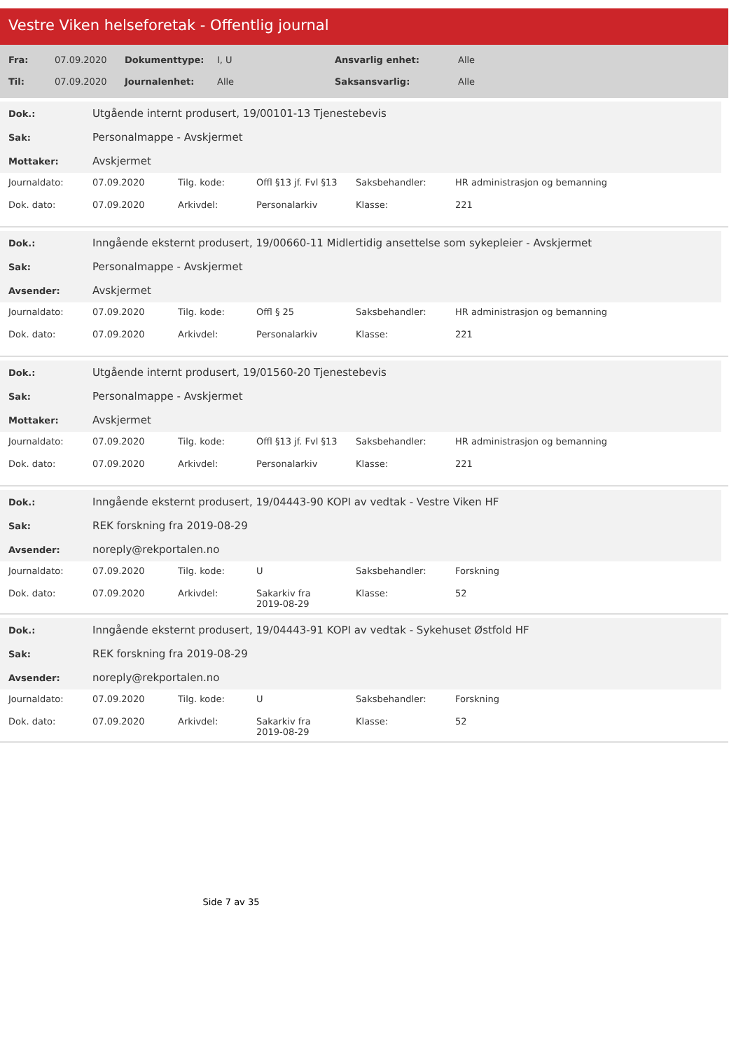Vestre Viken helseforetak - Offentlig journal
| Fra: | 07.09.2020 | Dokumenttype: | I, U | Ansvarlig enhet: | Alle |
| Til: | 07.09.2020 | Journalenhet: | Alle | Saksansvarlig: | Alle |
| Dok.: | Utgående internt produsert, 19/00101-13 Tjenestebevis |
| Sak: | Personalmappe - Avskjermet |
| Mottaker: | Avskjermet |
| Journaldato: | 07.09.2020 | Tilg. kode: | Offl §13 jf. Fvl §13 | Saksbehandler: | HR administrasjon og bemanning |
| Dok. dato: | 07.09.2020 | Arkivdel: | Personalarkiv | Klasse: | 221 |
| Dok.: | Inngående eksternt produsert, 19/00660-11 Midlertidig ansettelse som sykepleier - Avskjermet |
| Sak: | Personalmappe - Avskjermet |
| Avsender: | Avskjermet |
| Journaldato: | 07.09.2020 | Tilg. kode: | Offl § 25 | Saksbehandler: | HR administrasjon og bemanning |
| Dok. dato: | 07.09.2020 | Arkivdel: | Personalarkiv | Klasse: | 221 |
| Dok.: | Utgående internt produsert, 19/01560-20 Tjenestebevis |
| Sak: | Personalmappe - Avskjermet |
| Mottaker: | Avskjermet |
| Journaldato: | 07.09.2020 | Tilg. kode: | Offl §13 jf. Fvl §13 | Saksbehandler: | HR administrasjon og bemanning |
| Dok. dato: | 07.09.2020 | Arkivdel: | Personalarkiv | Klasse: | 221 |
| Dok.: | Inngående eksternt produsert, 19/04443-90 KOPI av vedtak - Vestre Viken HF |
| Sak: | REK forskning fra 2019-08-29 |
| Avsender: | noreply@rekportalen.no |
| Journaldato: | 07.09.2020 | Tilg. kode: | U | Saksbehandler: | Forskning |
| Dok. dato: | 07.09.2020 | Arkivdel: | Sakarkiv fra 2019-08-29 | Klasse: | 52 |
| Dok.: | Inngående eksternt produsert, 19/04443-91 KOPI av vedtak - Sykehuset Østfold HF |
| Sak: | REK forskning fra 2019-08-29 |
| Avsender: | noreply@rekportalen.no |
| Journaldato: | 07.09.2020 | Tilg. kode: | U | Saksbehandler: | Forskning |
| Dok. dato: | 07.09.2020 | Arkivdel: | Sakarkiv fra 2019-08-29 | Klasse: | 52 |
Side 7 av 35